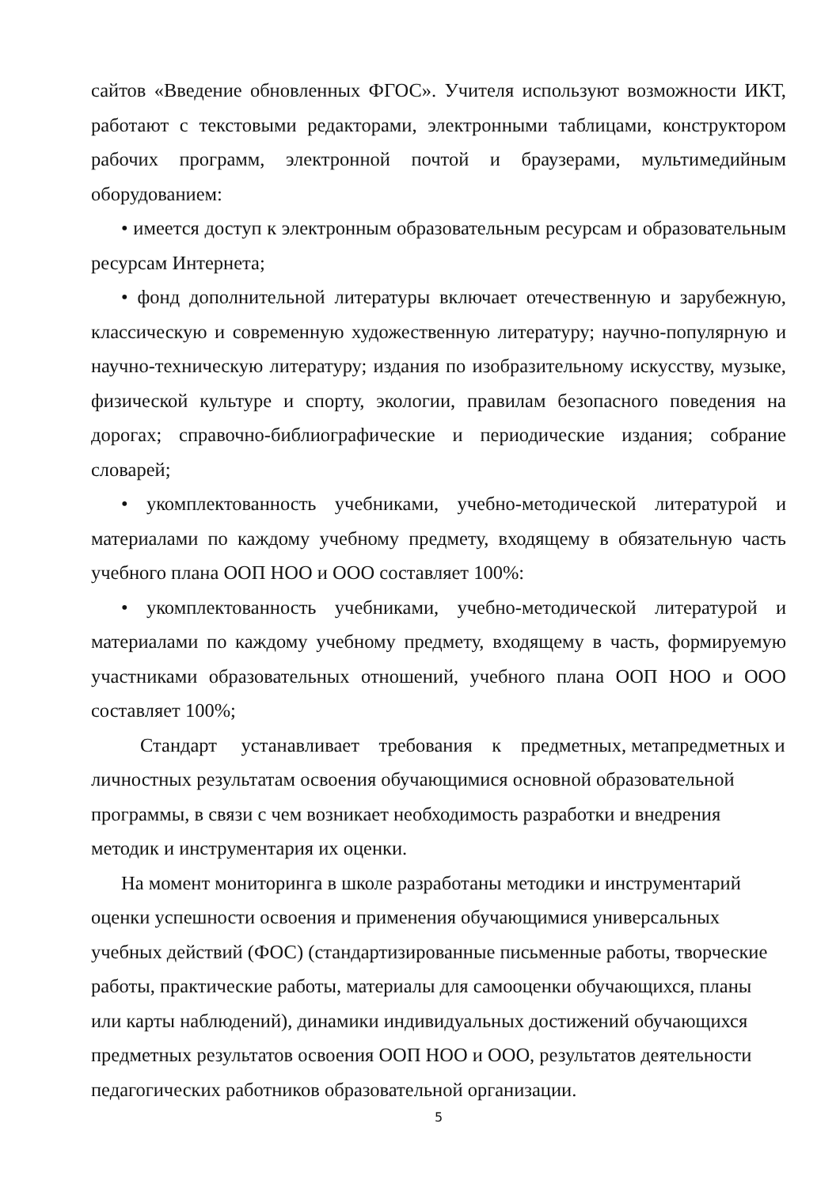сайтов «Введение обновленных ФГОС». Учителя используют возможности ИКТ, работают с текстовыми редакторами, электронными таблицами, конструктором рабочих программ, электронной почтой и браузерами, мультимедийным оборудованием:
• имеется доступ к электронным образовательным ресурсам и образовательным ресурсам Интернета;
• фонд дополнительной литературы включает отечественную и зарубежную, классическую и современную художественную литературу; научно-популярную и научно-техническую литературу; издания по изобразительному искусству, музыке, физической культуре и спорту, экологии, правилам безопасного поведения на дорогах; справочно-библиографические и периодические издания; собрание словарей;
• укомплектованность учебниками, учебно-методической литературой и материалами по каждому учебному предмету, входящему в обязательную часть учебного плана ООП НОО и ООО составляет 100%:
• укомплектованность учебниками, учебно-методической литературой и материалами по каждому учебному предмету, входящему в часть, формируемую участниками образовательных отношений, учебного плана ООП НОО и ООО составляет 100%;
Стандарт устанавливает требования к предметных, метапредметных и личностных результатам освоения обучающимися основной образовательной программы, в связи с чем возникает необходимость разработки и внедрения методик и инструментария их оценки.
На момент мониторинга в школе разработаны методики и инструментарий оценки успешности освоения и применения обучающимися универсальных учебных действий (ФОС) (стандартизированные письменные работы, творческие работы, практические работы, материалы для самооценки обучающихся, планы или карты наблюдений), динамики индивидуальных достижений обучающихся предметных результатов освоения ООП НОО и ООО, результатов деятельности педагогических работников образовательной организации.
5